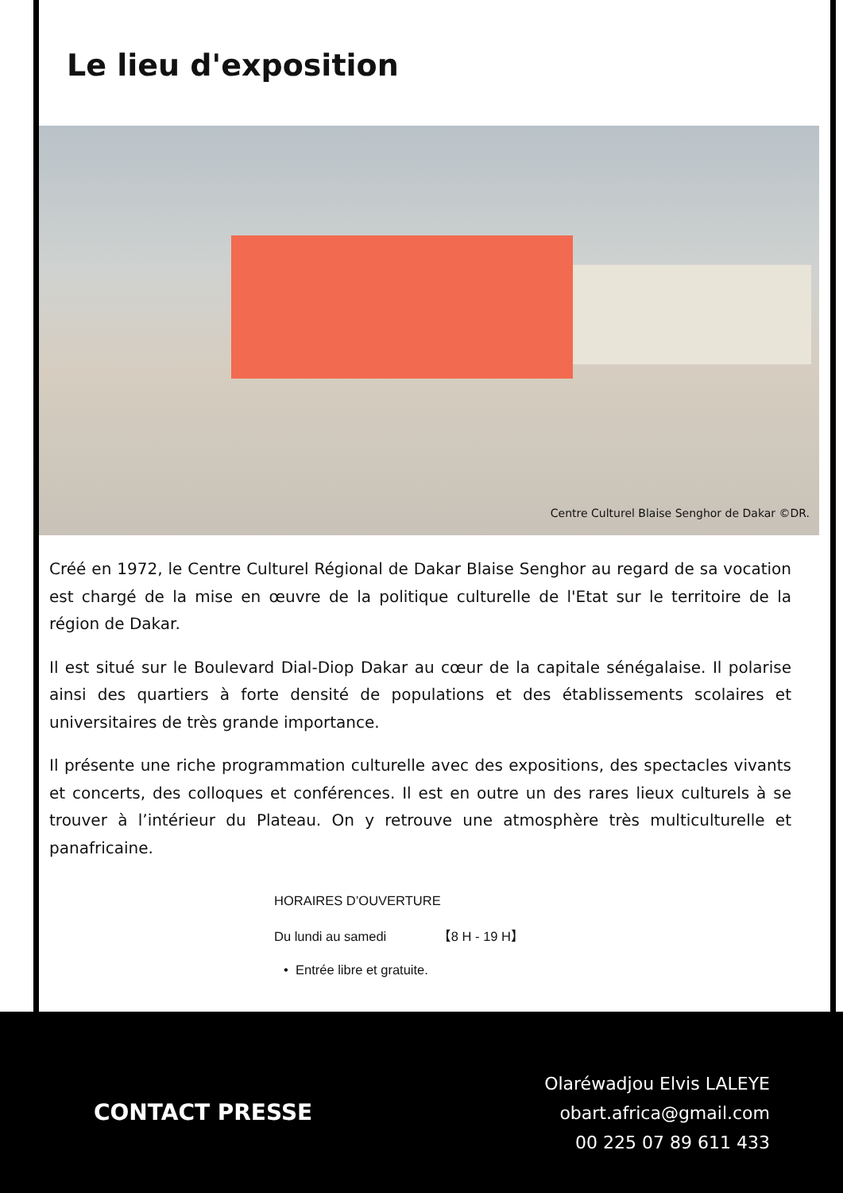Le lieu d'exposition
Centre Culturel Blaise Senghor de Dakar ©DR.
Créé en 1972, le Centre Culturel Régional de Dakar Blaise Senghor au regard de sa vocation est chargé de la mise en œuvre de la politique culturelle de l'Etat sur le territoire de la région de Dakar.
Il est situé sur le Boulevard Dial-Diop Dakar au cœur de la capitale sénégalaise. Il polarise ainsi des quartiers à forte densité de populations et des établissements scolaires et universitaires de très grande importance.
Il présente une riche programmation culturelle avec des expositions, des spectacles vivants et concerts, des colloques et conférences. Il est en outre un des rares lieux culturels à se trouver à l’intérieur du Plateau. On y retrouve une atmosphère très multiculturelle et panafricaine.
HORAIRES D’OUVERTURE
Du lundi au samedi 【8 H - 19 H】
• Entrée libre et gratuite.
CONTACT PRESSE
Olaréwadjou Elvis LALEYE
obart.africa@gmail.com
00 225 07 89 611 433